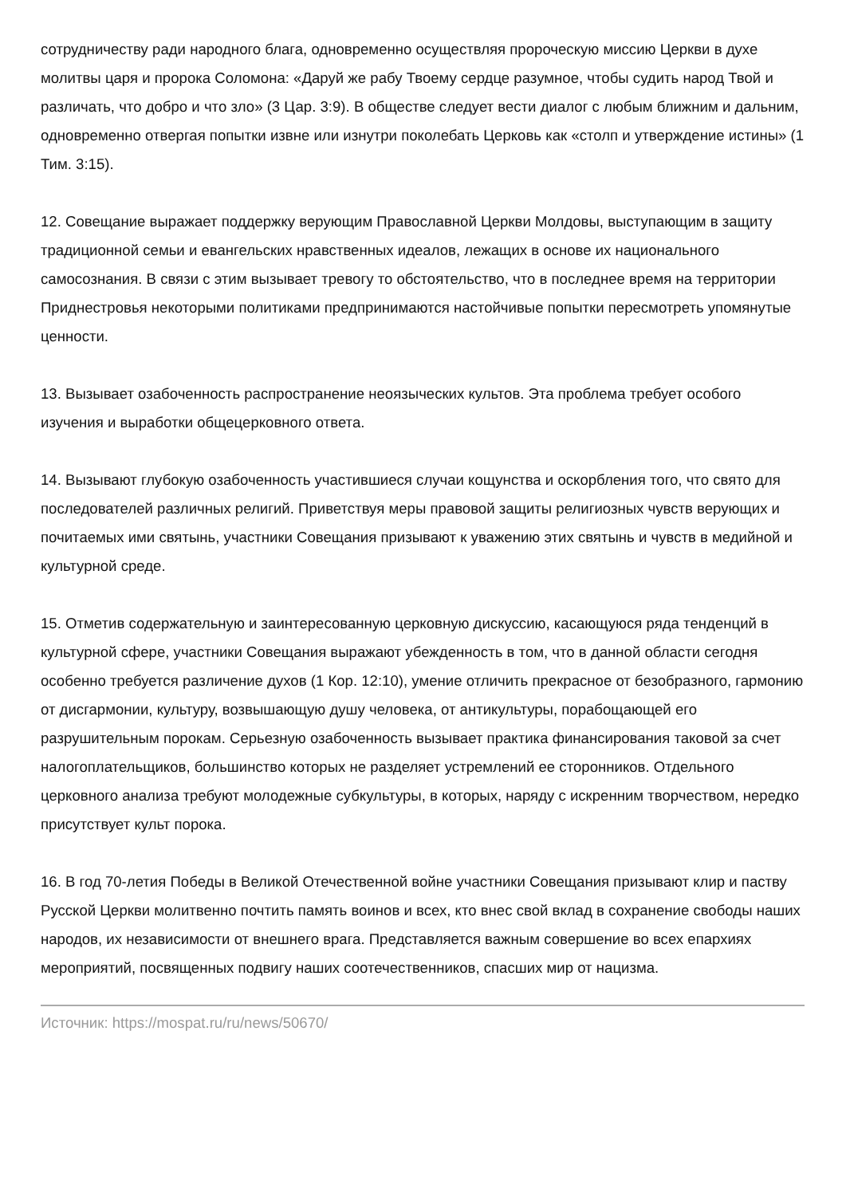сотрудничеству ради народного блага, одновременно осуществляя пророческую миссию Церкви в духе молитвы царя и пророка Соломона: «Даруй же рабу Твоему сердце разумное, чтобы судить народ Твой и различать, что добро и что зло» (3 Цар. 3:9). В обществе следует вести диалог с любым ближним и дальним, одновременно отвергая попытки извне или изнутри поколебать Церковь как «столп и утверждение истины» (1 Тим. 3:15).
12. Совещание выражает поддержку верующим Православной Церкви Молдовы, выступающим в защиту традиционной семьи и евангельских нравственных идеалов, лежащих в основе их национального самосознания. В связи с этим вызывает тревогу то обстоятельство, что в последнее время на территории Приднестровья некоторыми политиками предпринимаются настойчивые попытки пересмотреть упомянутые ценности.
13. Вызывает озабоченность распространение неоязыческих культов. Эта проблема требует особого изучения и выработки общецерковного ответа.
14. Вызывают глубокую озабоченность участившиеся случаи кощунства и оскорбления того, что свято для последователей различных религий. Приветствуя меры правовой защиты религиозных чувств верующих и почитаемых ими святынь, участники Совещания призывают к уважению этих святынь и чувств в медийной и культурной среде.
15. Отметив содержательную и заинтересованную церковную дискуссию, касающуюся ряда тенденций в культурной сфере, участники Совещания выражают убежденность в том, что в данной области сегодня особенно требуется различение духов (1 Кор. 12:10), умение отличить прекрасное от безобразного, гармонию от дисгармонии, культуру, возвышающую душу человека, от антикультуры, порабощающей его разрушительным порокам. Серьезную озабоченность вызывает практика финансирования таковой за счет налогоплательщиков, большинство которых не разделяет устремлений ее сторонников. Отдельного церковного анализа требуют молодежные субкультуры, в которых, наряду с искренним творчеством, нередко присутствует культ порока.
16. В год 70-летия Победы в Великой Отечественной войне участники Совещания призывают клир и паству Русской Церкви молитвенно почтить память воинов и всех, кто внес свой вклад в сохранение свободы наших народов, их независимости от внешнего врага. Представляется важным совершение во всех епархиях мероприятий, посвященных подвигу наших соотечественников, спасших мир от нацизма.
Источник: https://mospat.ru/ru/news/50670/